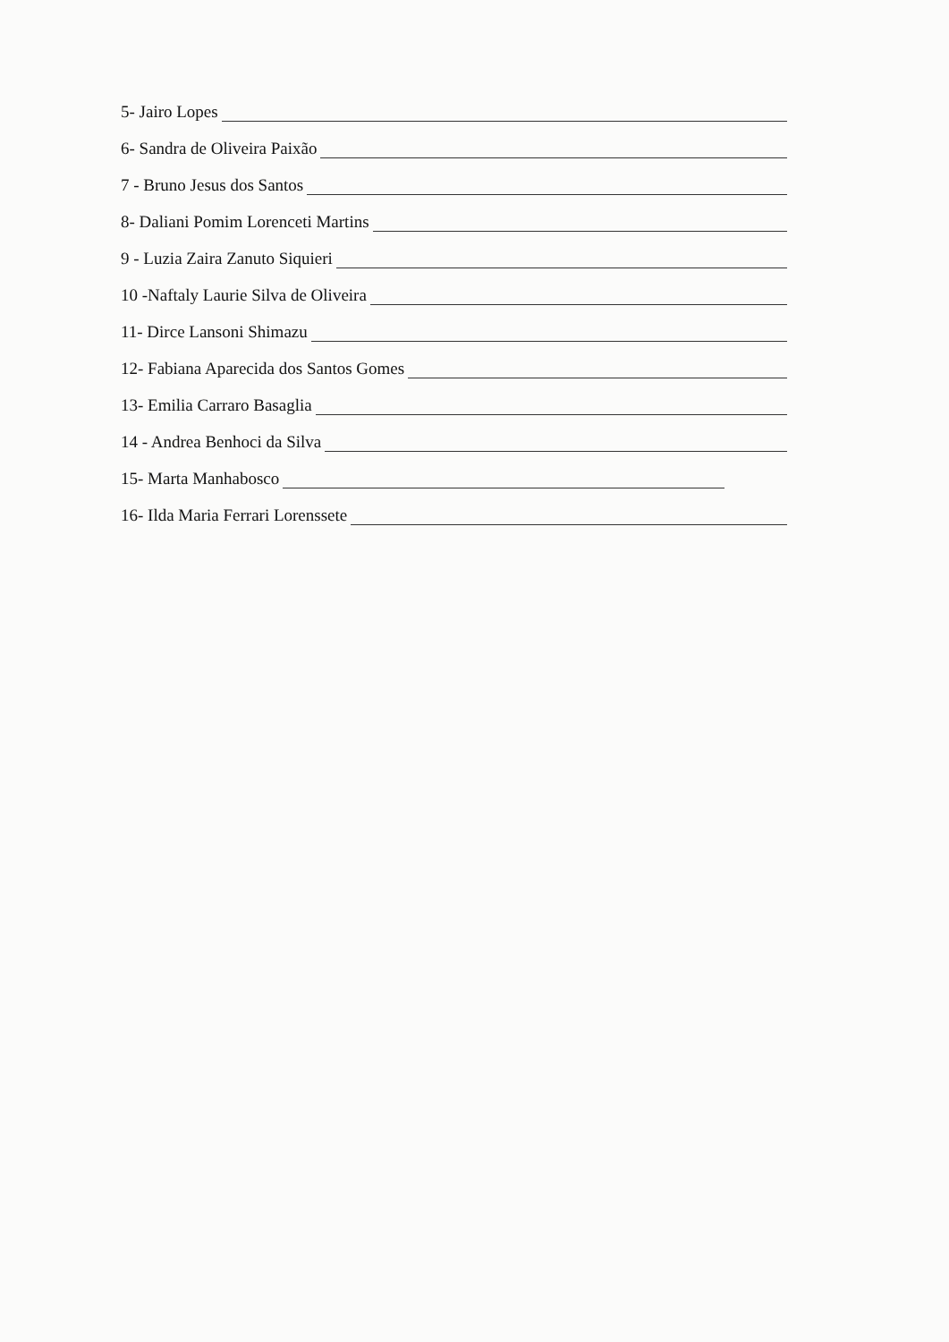5- Jairo Lopes
6- Sandra de Oliveira Paixão
7 - Bruno Jesus dos Santos
8- Daliani Pomim Lorenceti Martins
9 - Luzia Zaira Zanuto Siquieri
10 -Naftaly Laurie Silva de Oliveira
11- Dirce Lansoni Shimazu
12- Fabiana Aparecida dos Santos Gomes
13- Emilia Carraro Basaglia
14 - Andrea Benhoci da Silva
15- Marta Manhabosco
16- Ilda Maria Ferrari Lorenssete